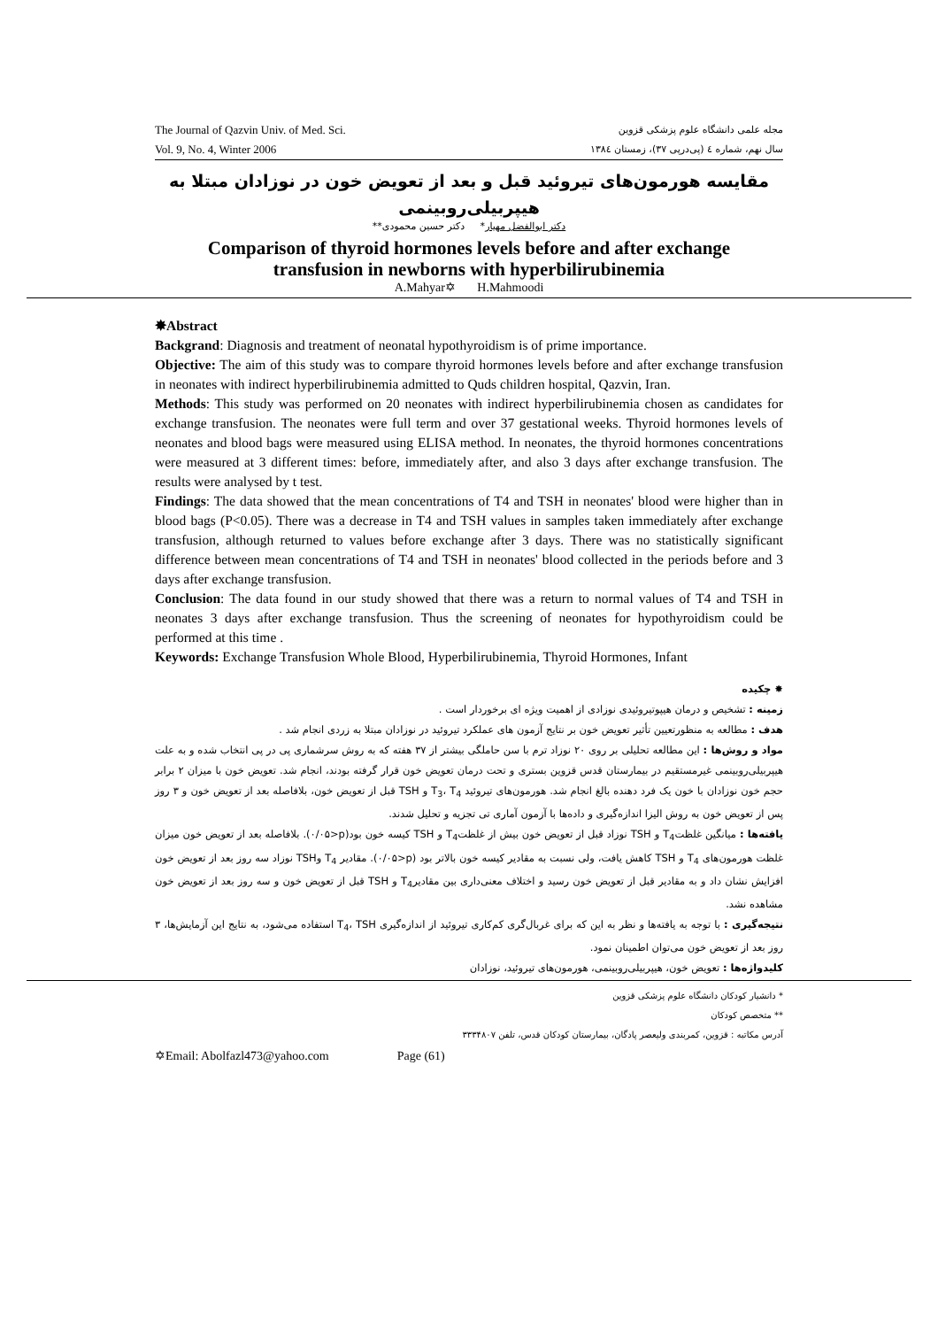The Journal of Qazvin Univ. of Med. Sci.
Vol. 9, No. 4, Winter 2006
مجله علمی دانشگاه علوم پزشکی قزوین
سال نهم، شماره ٤ (پی‌درپی ٣٧)، زمستان ١٣٨٤
مقایسه هورمون‌های تیروئید قبل و بعد از تعویض خون در نوزادان مبتلا به هیپربیلی‌روبینمی
دکتر ابوالفضل مهیار* دکتر حسین محمودی**
Comparison of thyroid hormones levels before and after exchange
transfusion in newborns with hyperbilirubinemia
A.Mahyar✡ H.Mahmoodi
✸Abstract
Backgrand: Diagnosis and treatment of neonatal hypothyroidism is of prime importance.
Objective: The aim of this study was to compare thyroid hormones levels before and after exchange transfusion in neonates with indirect hyperbilirubinemia admitted to Quds children hospital, Qazvin, Iran.
Methods: This study was performed on 20 neonates with indirect hyperbilirubinemia chosen as candidates for exchange transfusion. The neonates were full term and over 37 gestational weeks. Thyroid hormones levels of neonates and blood bags were measured using ELISA method. In neonates, the thyroid hormones concentrations were measured at 3 different times: before, immediately after, and also 3 days after exchange transfusion. The results were analysed by t test.
Findings: The data showed that the mean concentrations of T4 and TSH in neonates' blood were higher than in blood bags (P<0.05). There was a decrease in T4 and TSH values in samples taken immediately after exchange transfusion, although returned to values before exchange after 3 days. There was no statistically significant difference between mean concentrations of T4 and TSH in neonates' blood collected in the periods before and 3 days after exchange transfusion.
Conclusion: The data found in our study showed that there was a return to normal values of T4 and TSH in neonates 3 days after exchange transfusion. Thus the screening of neonates for hypothyroidism could be performed at this time .
Keywords: Exchange Transfusion Whole Blood, Hyperbilirubinemia, Thyroid Hormones, Infant
✸ چکیده
زمینه : تشخیص و درمان هیپوتیروئیدی نوزادی از اهمیت ویژه ای برخوردار است .
هدف : مطالعه به منظورتعیین تأثیر تعویض خون بر نتایج آزمون های عملکرد تیروئید در نوزادان مبتلا به زردی انجام شد .
مواد و روش‌ها : این مطالعه تحلیلی بر روی ٢٠ نوزاد ترم با سن حاملگی بیشتر از ٣٧ هفته که به روش سرشماری پی در پی انتخاب شده و به علت هیپربیلی‌روبینمی غیرمستقیم در بیمارستان قدس قزوین بستری و تحت درمان تعویض خون قرار گرفته بودند، انجام شد. تعویض خون با میزان ٢ برابر حجم خون نوزادان با خون یک فرد دهنده بالغ انجام شد. هورمون‌های تیروئید T<sub>3</sub>، T<sub>4</sub> و TSH قبل از تعویض خون، بلافاصله بعد از تعویض خون و ٣ روز پس از تعویض خون به روش الیزا اندازه‌گیری و داده‌ها با آزمون آماری تی تجزیه و تحلیل شدند.
یافته‌ها : میانگین غلظتT<sub>4</sub> و TSH نوزاد قبل از تعویض خون بیش از غلظتT<sub>4</sub> و TSH کیسه خون بود(p<٠/٠۵). بلافاصله بعد از تعویض خون میزان غلظت هورمون‌های T<sub>4</sub> و TSH کاهش یافت، ولی نسبت به مقادیر کیسه خون بالاتر بود (p<٠/٠۵). مقادیر T<sub>4</sub> وTSH نوزاد سه روز بعد از تعویض خون افزایش نشان داد و به مقادیر قبل از تعویض خون رسید و اختلاف معنی‌داری بین مقادیرT<sub>4</sub> و TSH قبل از تعویض خون و سه روز بعد از تعویض خون مشاهده نشد.
نتیجه‌گیری : با توجه به یافته‌ها و نظر به این که برای غربال‌گری کم‌کاری تیروئید از اندازه‌گیری T<sub>4</sub>، TSH استفاده می‌شود، به نتایج این آزمایش‌ها، ٣ روز بعد از تعویض خون می‌توان اطمینان نمود.
کلیدواژه‌ها : تعویض خون، هیپربیلی‌روبینمی، هورمون‌های تیروئید، نوزادان
* دانشیار کودکان دانشگاه علوم پزشکی قزوین
** متخصص کودکان
آدرس مکاتبه : قزوین، کمربندی ولیعصر پادگان، بیمارستان کودکان قدس، تلفن ٣٣٣۴٨٠٧
✡Email: Abolfazl473@yahoo.com Page (61)